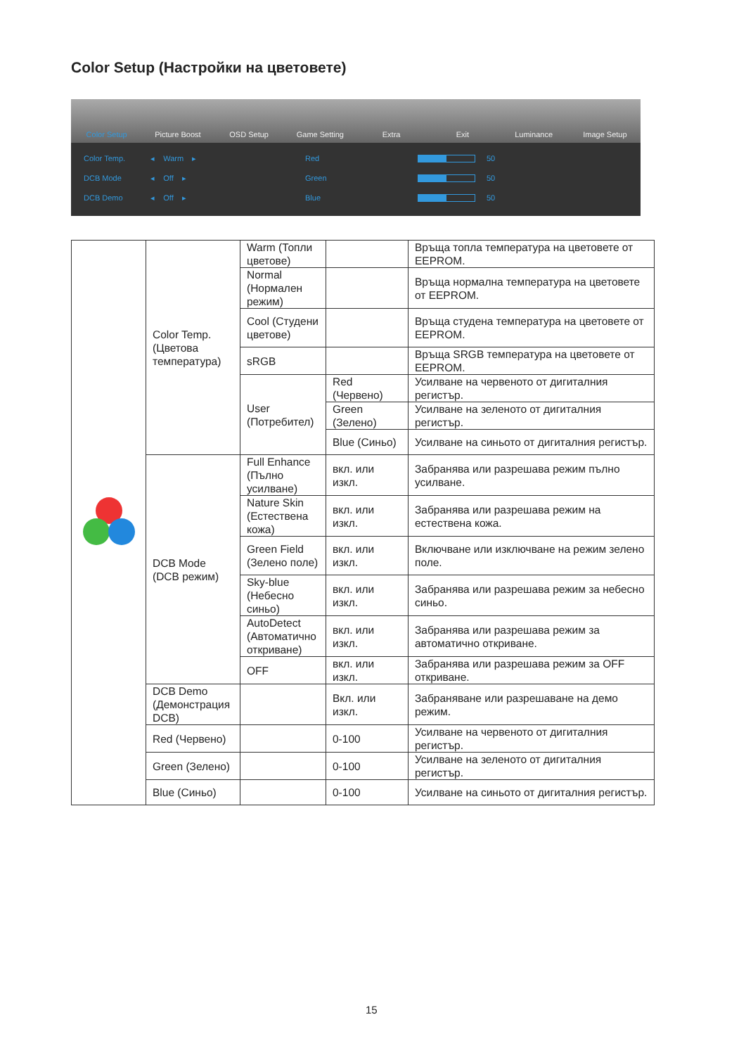Color Setup (Настройки на цветовете)
Color Setup Picture Boost OSD Setup Game Setting Extra Exit Luminance Image Setup
Color Temp. ◂ Warm ▸ Red 50
DCB Mode ◂ Off ▸ Green 50
DCB Demo ◂ Off ▸ Blue 50
| | Color Temp. (Цветова температура) | Warm (Топли цветове) | | Връща топла температура на цветовете от EEPROM. |
| | | Normal (Нормален режим) | | Връща нормална температура на цветовете от EEPROM. |
| | | Cool (Студени цветове) | | Връща студена температура на цветовете от EEPROM. |
| | | sRGB | | Връща SRGB температура на цветовете от EEPROM. |
| | | User (Потребител) | Red (Червено) | Усилване на червеното от дигиталния регистър. |
| | | | Green (Зелено) | Усилване на зеленото от дигиталния регистър. |
| | | | Blue (Синьо) | Усилване на синьото от дигиталния регистър. |
| | DCB Mode (DCB режим) | Full Enhance (Пълно усилване) | вкл. или изкл. | Забранява или разрешава режим пълно усилване. |
| | | Nature Skin (Естествена кожа) | вкл. или изкл. | Забранява или разрешава режим на естествена кожа. |
| | | Green Field (Зелено поле) | вкл. или изкл. | Включване или изключване на режим зелено поле. |
| | | Sky-blue (Небесно синьо) | вкл. или изкл. | Забранява или разрешава режим за небесно синьо. |
| | | AutoDetect (Автоматично откриване) | вкл. или изкл. | Забранява или разрешава режим за автоматично откриване. |
| | | OFF | вкл. или изкл. | Забранява или разрешава режим за OFF откриване. |
| | DCB Demo (Демонстрация DCB) | | Вкл. или изкл. | Забраняване или разрешаване на демо режим. |
| | Red (Червено) | | 0-100 | Усилване на червеното от дигиталния регистър. |
| | Green (Зелено) | | 0-100 | Усилване на зеленото от дигиталния регистър. |
| | Blue (Синьо) | | 0-100 | Усилване на синьото от дигиталния регистър. |
15